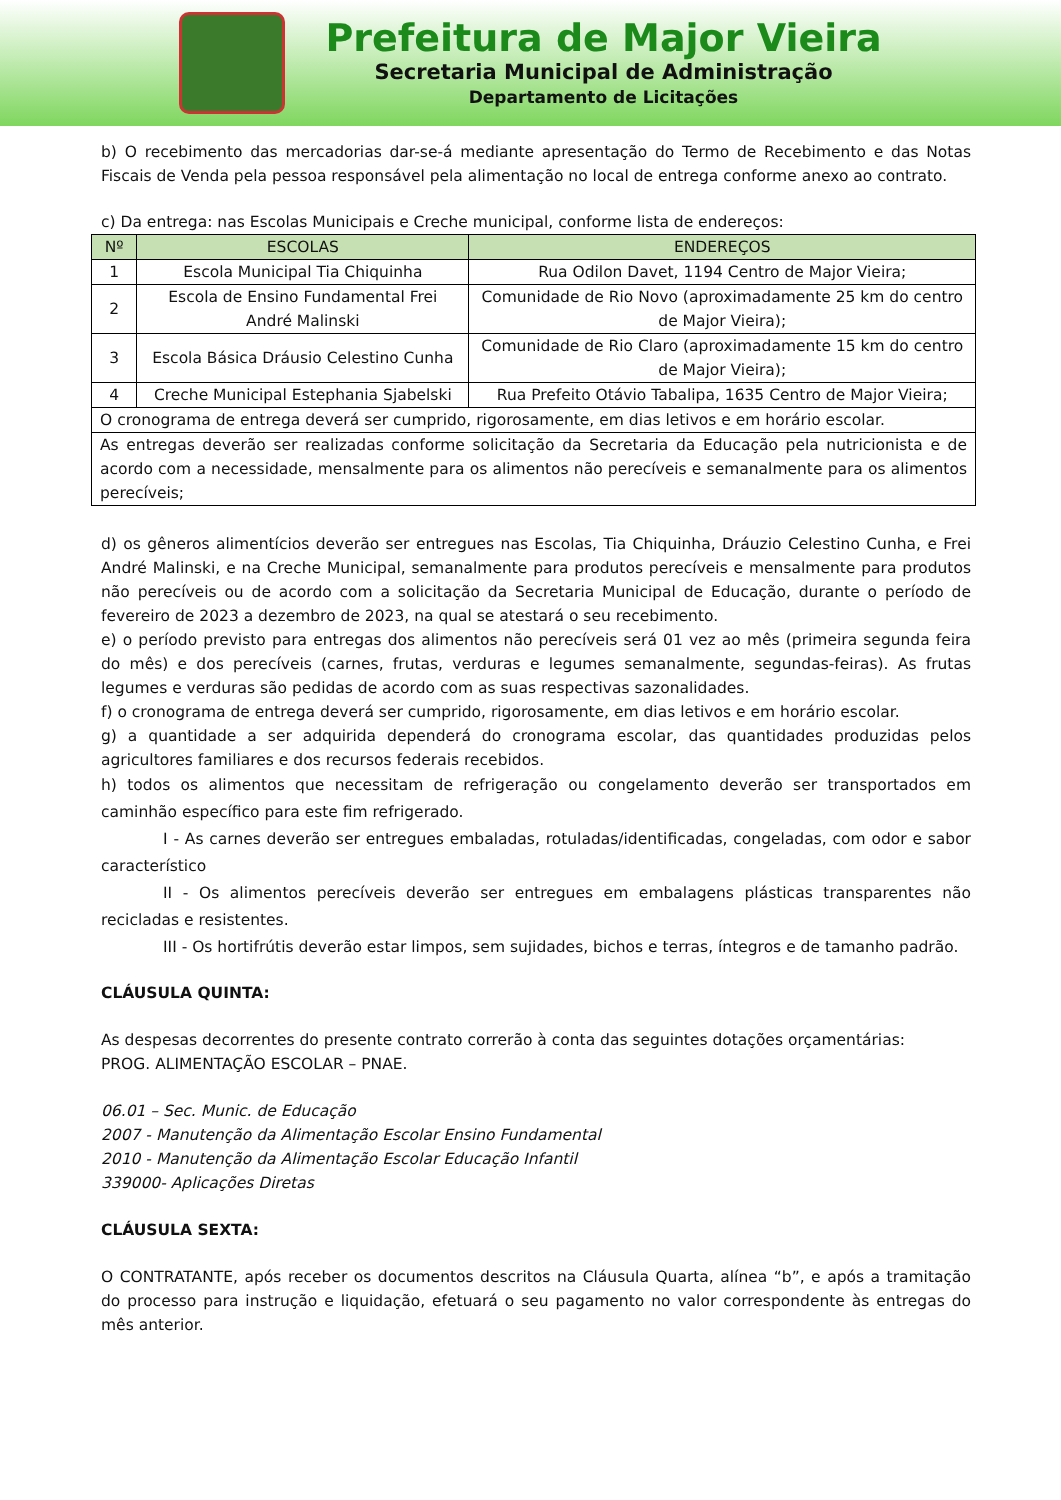Prefeitura de Major Vieira
Secretaria Municipal de Administração
Departamento de Licitações
b) O recebimento das mercadorias dar-se-á mediante apresentação do Termo de Recebimento e das Notas Fiscais de Venda pela pessoa responsável pela alimentação no local de entrega conforme anexo ao contrato.
c) Da entrega: nas Escolas Municipais e Creche municipal, conforme lista de endereços:
| Nº | ESCOLAS | ENDEREÇOS |
| --- | --- | --- |
| 1 | Escola Municipal Tia Chiquinha | Rua Odilon Davet, 1194 Centro de Major Vieira; |
| 2 | Escola de Ensino Fundamental Frei André Malinski | Comunidade de Rio Novo (aproximadamente 25 km do centro de Major Vieira); |
| 3 | Escola Básica Dráusio Celestino Cunha | Comunidade de Rio Claro (aproximadamente 15 km do centro de Major Vieira); |
| 4 | Creche Municipal Estephania Sjabelski | Rua Prefeito Otávio Tabalipa, 1635 Centro de Major Vieira; |
| O cronograma de entrega deverá ser cumprido, rigorosamente, em dias letivos e em horário escolar. | | |
| As entregas deverão ser realizadas conforme solicitação da Secretaria da Educação pela nutricionista e de acordo com a necessidade, mensalmente para os alimentos não perecíveis e semanalmente para os alimentos perecíveis; | | |
d) os gêneros alimentícios deverão ser entregues nas Escolas, Tia Chiquinha, Dráuzio Celestino Cunha, e Frei André Malinski, e na Creche Municipal, semanalmente para produtos perecíveis e mensalmente para produtos não perecíveis ou de acordo com a solicitação da Secretaria Municipal de Educação, durante o período de fevereiro de 2023 a dezembro de 2023, na qual se atestará o seu recebimento.
e) o período previsto para entregas dos alimentos não perecíveis será 01 vez ao mês (primeira segunda feira do mês) e dos perecíveis (carnes, frutas, verduras e legumes semanalmente, segundas-feiras). As frutas legumes e verduras são pedidas de acordo com as suas respectivas sazonalidades.
f) o cronograma de entrega deverá ser cumprido, rigorosamente, em dias letivos e em horário escolar.
g) a quantidade a ser adquirida dependerá do cronograma escolar, das quantidades produzidas pelos agricultores familiares e dos recursos federais recebidos.
h) todos os alimentos que necessitam de refrigeração ou congelamento deverão ser transportados em caminhão específico para este fim refrigerado.
I - As carnes deverão ser entregues embaladas, rotuladas/identificadas, congeladas, com odor e sabor característico
II - Os alimentos perecíveis deverão ser entregues em embalagens plásticas transparentes não recicladas e resistentes.
III - Os hortifrútis deverão estar limpos, sem sujidades, bichos e terras, íntegros e de tamanho padrão.
CLÁUSULA QUINTA:
As despesas decorrentes do presente contrato correrão à conta das seguintes dotações orçamentárias:
PROG. ALIMENTAÇÃO ESCOLAR – PNAE.
06.01 – Sec. Munic. de Educação
2007 - Manutenção da Alimentação Escolar Ensino Fundamental
2010 - Manutenção da Alimentação Escolar Educação Infantil
339000- Aplicações Diretas
CLÁUSULA SEXTA:
O CONTRATANTE, após receber os documentos descritos na Cláusula Quarta, alínea “b”, e após a tramitação do processo para instrução e liquidação, efetuará o seu pagamento no valor correspondente às entregas do mês anterior.